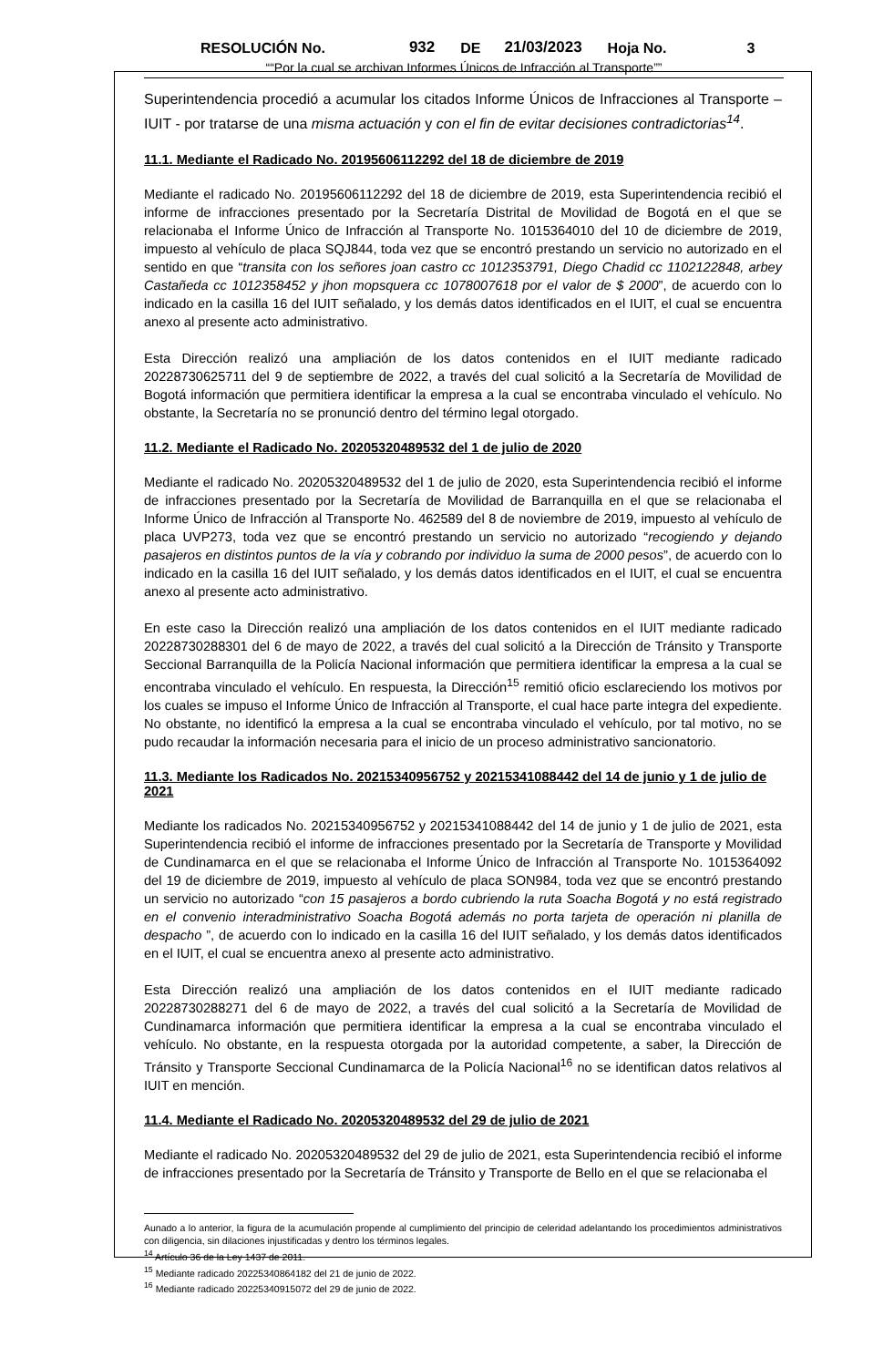RESOLUCIÓN No. 932 DE 21/03/2023 Hoja No. 3
““Por la cual se archivan Informes Únicos de Infracción al Transporte””
Superintendencia procedió a acumular los citados Informe Únicos de Infracciones al Transporte – IUIT - por tratarse de una misma actuación y con el fin de evitar decisiones contradictorias<sup>14</sup>.
11.1. Mediante el Radicado No. 20195606112292 del 18 de diciembre de 2019
Mediante el radicado No. 20195606112292 del 18 de diciembre de 2019, esta Superintendencia recibió el informe de infracciones presentado por la Secretaría Distrital de Movilidad de Bogotá en el que se relacionaba el Informe Único de Infracción al Transporte No. 1015364010 del 10 de diciembre de 2019, impuesto al vehículo de placa SQJ844, toda vez que se encontró prestando un servicio no autorizado en el sentido en que “transita con los señores joan castro cc 1012353791, Diego Chadid cc 1102122848, arbey Castañeda cc 1012358452 y jhon mopsquera cc 1078007618 por el valor de $ 2000”, de acuerdo con lo indicado en la casilla 16 del IUIT señalado, y los demás datos identificados en el IUIT, el cual se encuentra anexo al presente acto administrativo.
Esta Dirección realizó una ampliación de los datos contenidos en el IUIT mediante radicado 20228730625711 del 9 de septiembre de 2022, a través del cual solicitó a la Secretaría de Movilidad de Bogotá información que permitiera identificar la empresa a la cual se encontraba vinculado el vehículo. No obstante, la Secretaría no se pronunció dentro del término legal otorgado.
11.2. Mediante el Radicado No. 20205320489532 del 1 de julio de 2020
Mediante el radicado No. 20205320489532 del 1 de julio de 2020, esta Superintendencia recibió el informe de infracciones presentado por la Secretaría de Movilidad de Barranquilla en el que se relacionaba el Informe Único de Infracción al Transporte No. 462589 del 8 de noviembre de 2019, impuesto al vehículo de placa UVP273, toda vez que se encontró prestando un servicio no autorizado “recogiendo y dejando pasajeros en distintos puntos de la vía y cobrando por individuo la suma de 2000 pesos”, de acuerdo con lo indicado en la casilla 16 del IUIT señalado, y los demás datos identificados en el IUIT, el cual se encuentra anexo al presente acto administrativo.
En este caso la Dirección realizó una ampliación de los datos contenidos en el IUIT mediante radicado 20228730288301 del 6 de mayo de 2022, a través del cual solicitó a la Dirección de Tránsito y Transporte Seccional Barranquilla de la Policía Nacional información que permitiera identificar la empresa a la cual se encontraba vinculado el vehículo. En respuesta, la Dirección<sup>15</sup> remitió oficio esclareciendo los motivos por los cuales se impuso el Informe Único de Infracción al Transporte, el cual hace parte integra del expediente. No obstante, no identificó la empresa a la cual se encontraba vinculado el vehículo, por tal motivo, no se pudo recaudar la información necesaria para el inicio de un proceso administrativo sancionatorio.
11.3. Mediante los Radicados No. 20215340956752 y 20215341088442 del 14 de junio y 1 de julio de 2021
Mediante los radicados No. 20215340956752 y 20215341088442 del 14 de junio y 1 de julio de 2021, esta Superintendencia recibió el informe de infracciones presentado por la Secretaría de Transporte y Movilidad de Cundinamarca en el que se relacionaba el Informe Único de Infracción al Transporte No. 1015364092 del 19 de diciembre de 2019, impuesto al vehículo de placa SON984, toda vez que se encontró prestando un servicio no autorizado “con 15 pasajeros a bordo cubriendo la ruta Soacha Bogotá y no está registrado en el convenio interadministrativo Soacha Bogotá además no porta tarjeta de operación ni planilla de despacho ”, de acuerdo con lo indicado en la casilla 16 del IUIT señalado, y los demás datos identificados en el IUIT, el cual se encuentra anexo al presente acto administrativo.
Esta Dirección realizó una ampliación de los datos contenidos en el IUIT mediante radicado 20228730288271 del 6 de mayo de 2022, a través del cual solicitó a la Secretaría de Movilidad de Cundinamarca información que permitiera identificar la empresa a la cual se encontraba vinculado el vehículo. No obstante, en la respuesta otorgada por la autoridad competente, a saber, la Dirección de Tránsito y Transporte Seccional Cundinamarca de la Policía Nacional<sup>16</sup> no se identifican datos relativos al IUIT en mención.
11.4. Mediante el Radicado No. 20205320489532 del 29 de julio de 2021
Mediante el radicado No. 20205320489532 del 29 de julio de 2021, esta Superintendencia recibió el informe de infracciones presentado por la Secretaría de Tránsito y Transporte de Bello en el que se relacionaba el
Aunado a lo anterior, la figura de la acumulación propende al cumplimiento del principio de celeridad adelantando los procedimientos administrativos con diligencia, sin dilaciones injustificadas y dentro los términos legales.
<sup>14</sup> Artículo 36 de la Ley 1437 de 2011.
<sup>15</sup> Mediante radicado 20225340864182 del 21 de junio de 2022.
<sup>16</sup> Mediante radicado 20225340915072 del 29 de junio de 2022.